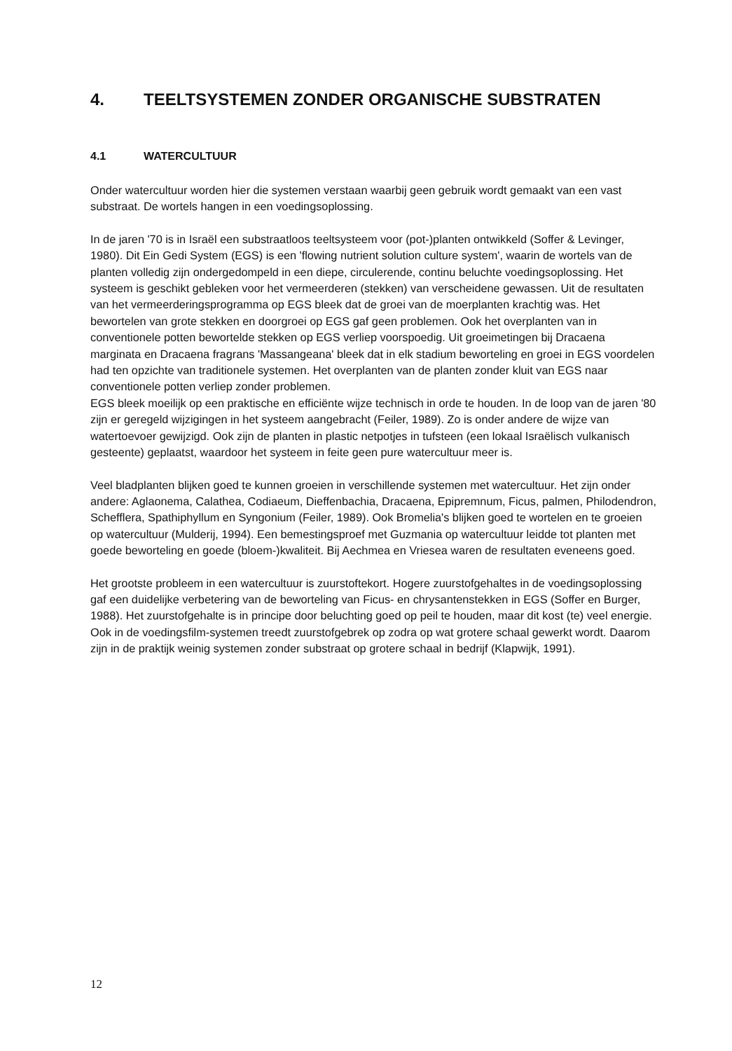4. TEELTSYSTEMEN ZONDER ORGANISCHE SUBSTRATEN
4.1 WATERCULTUUR
Onder watercultuur worden hier die systemen verstaan waarbij geen gebruik wordt gemaakt van een vast substraat. De wortels hangen in een voedingsoplossing.
In de jaren '70 is in Israël een substraatloos teeltsysteem voor (pot-)planten ontwikkeld (Soffer & Levinger, 1980). Dit Ein Gedi System (EGS) is een 'flowing nutrient solution culture system', waarin de wortels van de planten volledig zijn ondergedompeld in een diepe, circulerende, continu beluchte voedingsoplossing. Het systeem is geschikt gebleken voor het vermeerderen (stekken) van verscheidene gewassen. Uit de resultaten van het vermeerderingsprogramma op EGS bleek dat de groei van de moerplanten krachtig was. Het bewortelen van grote stekken en doorgroei op EGS gaf geen problemen. Ook het overplanten van in conventionele potten bewortelde stekken op EGS verliep voorspoedig. Uit groeimetingen bij Dracaena marginata en Dracaena fragrans 'Massangeana' bleek dat in elk stadium beworteling en groei in EGS voordelen had ten opzichte van traditionele systemen. Het overplanten van de planten zonder kluit van EGS naar conventionele potten verliep zonder problemen.
EGS bleek moeilijk op een praktische en efficiënte wijze technisch in orde te houden. In de loop van de jaren '80 zijn er geregeld wijzigingen in het systeem aangebracht (Feiler, 1989). Zo is onder andere de wijze van watertoevoer gewijzigd. Ook zijn de planten in plastic netpotjes in tufsteen (een lokaal Israëlisch vulkanisch gesteente) geplaatst, waardoor het systeem in feite geen pure watercultuur meer is.
Veel bladplanten blijken goed te kunnen groeien in verschillende systemen met watercultuur. Het zijn onder andere: Aglaonema, Calathea, Codiaeum, Dieffenbachia, Dracaena, Epipremnum, Ficus, palmen, Philodendron, Schefflera, Spathiphyllum en Syngonium (Feiler, 1989). Ook Bromelia's blijken goed te wortelen en te groeien op watercultuur (Mulderij, 1994). Een bemestingsproef met Guzmania op watercultuur leidde tot planten met goede beworteling en goede (bloem-)kwaliteit. Bij Aechmea en Vriesea waren de resultaten eveneens goed.
Het grootste probleem in een watercultuur is zuurstoftekort. Hogere zuurstofgehaltes in de voedingsoplossing gaf een duidelijke verbetering van de beworteling van Ficus- en chrysantenstekken in EGS (Soffer en Burger, 1988). Het zuurstofgehalte is in principe door beluchting goed op peil te houden, maar dit kost (te) veel energie. Ook in de voedingsfilm-systemen treedt zuurstofgebrek op zodra op wat grotere schaal gewerkt wordt. Daarom zijn in de praktijk weinig systemen zonder substraat op grotere schaal in bedrijf (Klapwijk, 1991).
12